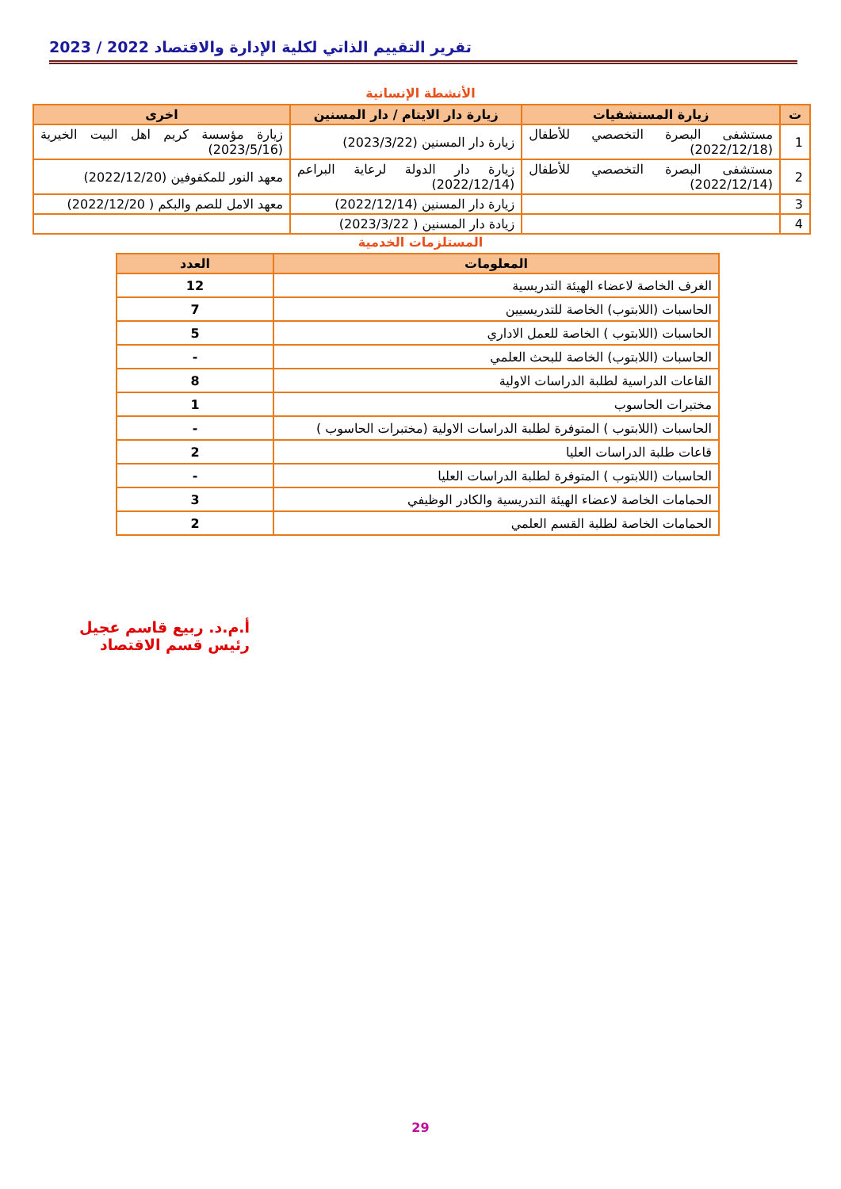تقرير التقييم الذاتي لكلية الإدارة والاقتصاد 2022 / 2023
الأنشطة الإنسانية
| ت | زيارة المستشفيات | زيارة دار الايتام / دار المسنين | اخرى |
| --- | --- | --- | --- |
| 1 | مستشفى البصرة التخصصي للأطفال (2022/12/18) | زيارة دار المسنين (2023/3/22) | زيارة مؤسسة كريم اهل البيت الخيرية (2023/5/16) |
| 2 | مستشفى البصرة التخصصي للأطفال (2022/12/14) | زيارة دار الدولة لرعاية البراعم (2022/12/14) | معهد النور للمكفوفين (2022/12/20) |
| 3 | | زيارة دار المسنين (2022/12/14) | معهد الامل للصم والبكم ( 2022/12/20) |
| 4 | | زيادة دار المسنين ( 2023/3/22) | |
المستلزمات الخدمية
| المعلومات | العدد |
| --- | --- |
| الغرف الخاصة لاعضاء الهيئة التدريسية | 12 |
| الحاسبات (اللابتوب) الخاصة للتدريسيين | 7 |
| الحاسبات (اللابتوب ) الخاصة للعمل الاداري | 5 |
| الحاسبات (اللابتوب) الخاصة للبحث العلمي | - |
| القاعات الدراسية لطلبة الدراسات الاولية | 8 |
| مختبرات الحاسوب | 1 |
| الحاسبات (اللابتوب ) المتوفرة لطلبة الدراسات الاولية (مختبرات الحاسوب ) | - |
| قاعات طلبة الدراسات العليا | 2 |
| الحاسبات (اللابتوب ) المتوفرة لطلبة الدراسات العليا | - |
| الحمامات الخاصة لاعضاء الهيئة التدريسية والكادر الوظيفي | 3 |
| الحمامات الخاصة لطلبة القسم العلمي | 2 |
أ.م.د. ربيع قاسم عجيل
رئيس قسم الاقتصاد
29